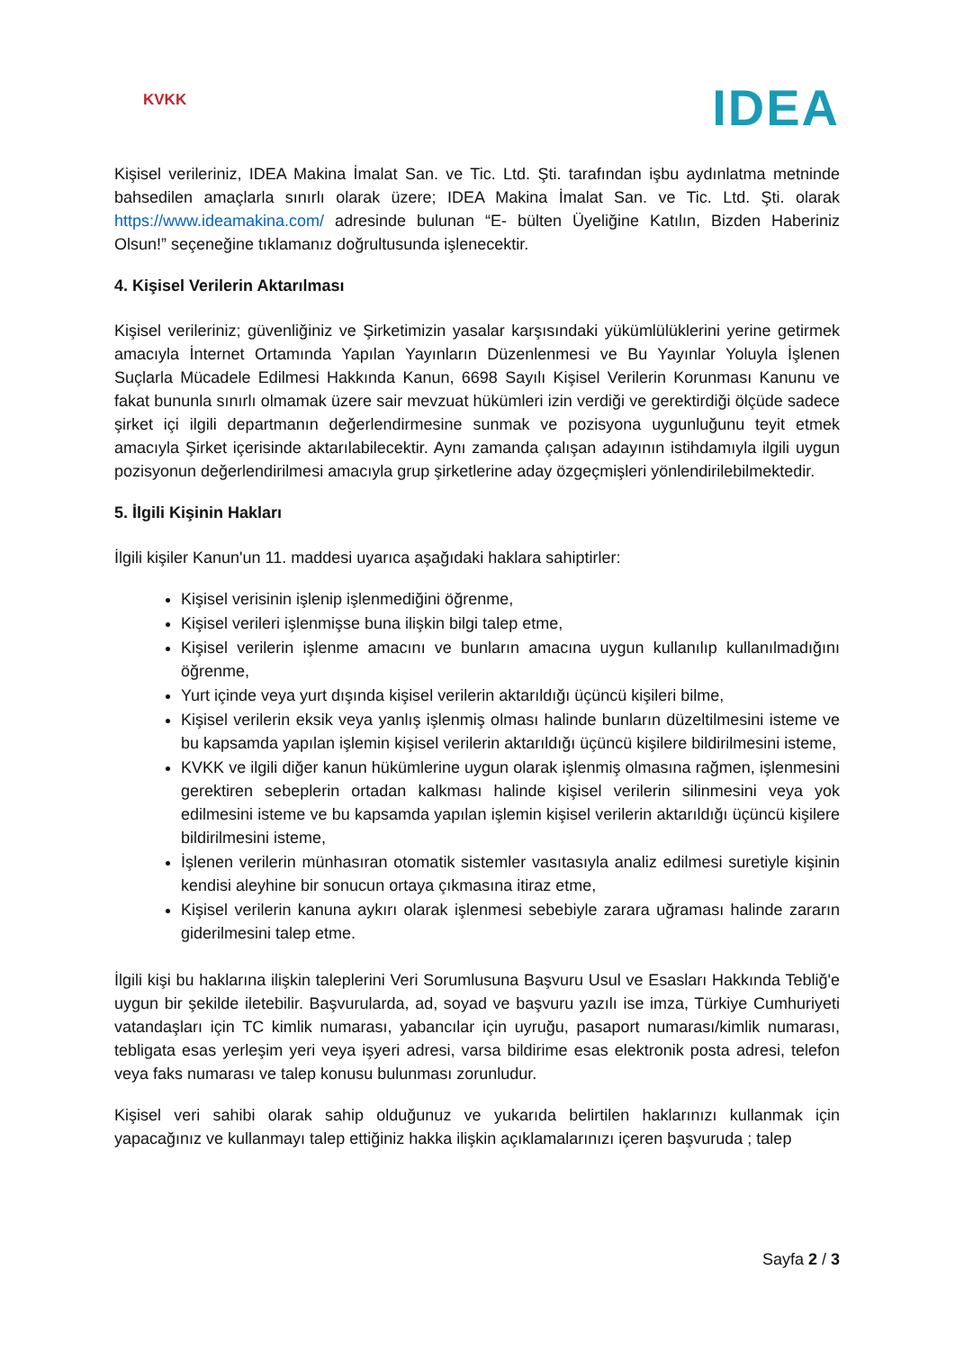KVKK
IDEA
Kişisel verileriniz, IDEA Makina İmalat San. ve Tic. Ltd. Şti. tarafından işbu aydınlatma metninde bahsedilen amaçlarla sınırlı olarak üzere; IDEA Makina İmalat San. ve Tic. Ltd. Şti. olarak https://www.ideamakina.com/ adresinde bulunan “E- bülten Üyeliğine Katılın, Bizden Haberiniz Olsun!” seçeneğine tıklamanız doğrultusunda işlenecektir.
4. Kişisel Verilerin Aktarılması
Kişisel verileriniz; güvenliğiniz ve Şirketimizin yasalar karşısındaki yükümlülüklerini yerine getirmek amacıyla İnternet Ortamında Yapılan Yayınların Düzenlenmesi ve Bu Yayınlar Yoluyla İşlenen Suçlarla Mücadele Edilmesi Hakkında Kanun, 6698 Sayılı Kişisel Verilerin Korunması Kanunu ve fakat bununla sınırlı olmamak üzere sair mevzuat hükümleri izin verdiği ve gerektirdiği ölçüde sadece şirket içi ilgili departmanın değerlendirmesine sunmak ve pozisyona uygunluğunu teyit etmek amacıyla Şirket içerisinde aktarılabilecektir. Aynı zamanda çalışan adayının istihdamıyla ilgili uygun pozisyonun değerlendirilmesi amacıyla grup şirketlerine aday özgeçmişleri yönlendirilebilmektedir.
5. İlgili Kişinin Hakları
İlgili kişiler Kanun'un 11. maddesi uyarıca aşağıdaki haklara sahiptirler:
Kişisel verisinin işlenip işlenmediğini öğrenme,
Kişisel verileri işlenmişse buna ilişkin bilgi talep etme,
Kişisel verilerin işlenme amacını ve bunların amacına uygun kullanılıp kullanılmadığını öğrenme,
Yurt içinde veya yurt dışında kişisel verilerin aktarıldığı üçüncü kişileri bilme,
Kişisel verilerin eksik veya yanlış işlenmiş olması halinde bunların düzeltilmesini isteme ve bu kapsamda yapılan işlemin kişisel verilerin aktarıldığı üçüncü kişilere bildirilmesini isteme,
KVKK ve ilgili diğer kanun hükümlerine uygun olarak işlenmiş olmasına rağmen, işlenmesini gerektiren sebeplerin ortadan kalkması halinde kişisel verilerin silinmesini veya yok edilmesini isteme ve bu kapsamda yapılan işlemin kişisel verilerin aktarıldığı üçüncü kişilere bildirilmesini isteme,
İşlenen verilerin münhasıran otomatik sistemler vasıtasıyla analiz edilmesi suretiyle kişinin kendisi aleyhine bir sonucun ortaya çıkmasına itiraz etme,
Kişisel verilerin kanuna aykırı olarak işlenmesi sebebiyle zarara uğraması halinde zararın giderilmesini talep etme.
İlgili kişi bu haklarına ilişkin taleplerini Veri Sorumlusuna Başvuru Usul ve Esasları Hakkında Tebliğ'e uygun bir şekilde iletebilir. Başvurularda, ad, soyad ve başvuru yazılı ise imza, Türkiye Cumhuriyeti vatandaşları için TC kimlik numarası, yabancılar için uyruğu, pasaport numarası/kimlik numarası, tebligata esas yerleşim yeri veya işyeri adresi, varsa bildirime esas elektronik posta adresi, telefon veya faks numarası ve talep konusu bulunması zorunludur.
Kişisel veri sahibi olarak sahip olduğunuz ve yukarıda belirtilen haklarınızı kullanmak için yapacağınız ve kullanmayı talep ettiğiniz hakka ilişkin açıklamalarınızı içeren başvuruda ; talep
Sayfa 2 / 3